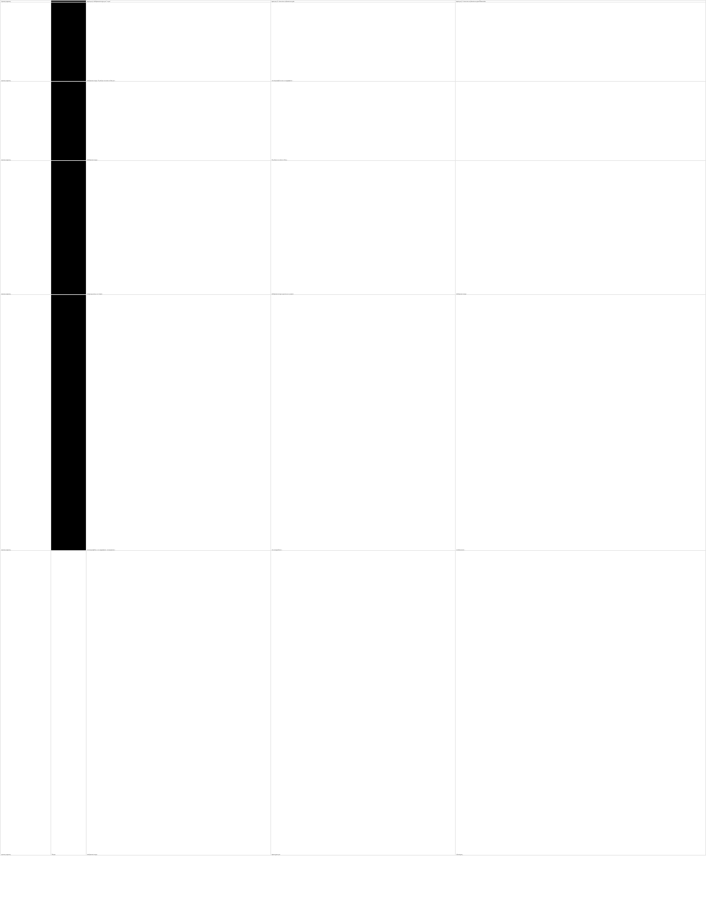| Χρονική σήμανση | | Ερώτηση 1: Μαθησιακοί στόχοι για "Ατομα" | Ερώτηση 2: Ποιες είναι τα βασικά στοιχεία | Ερώτηση 3: Ποιες είναι τα βασικά στοιχεία διδασκαλίας |
| --- | --- | --- | --- | --- |
| Χρονική σήμανση | | Μαθησιακοί στόχοι. Οι μαθητές να είναι σε θέση να... | Να αναγνωρίζουν και να περιγράφουν... | |
| Χρονική σήμανση | | Μαθησιακοί στόχοι... | Οι μαθητές να είναι σε θέση... | |
| Χρονική σήμανση | | Στόχοι σχετικοί με το Project | Μαθησιακοί στόχοι σχετικοί με το project | Μαθησιακοί στόχοι |
| Χρονική σήμανση | | Να αναγνωρίζουν, να περιγράφουν, να συγκρίνουν... | Να συνεργάζονται... | Να αξιοποιούν... |
| Χρονική σήμανση | Όνομα | Μαθησιακοί στόχοι | Δραστηριότητες | Αξιολόγηση |